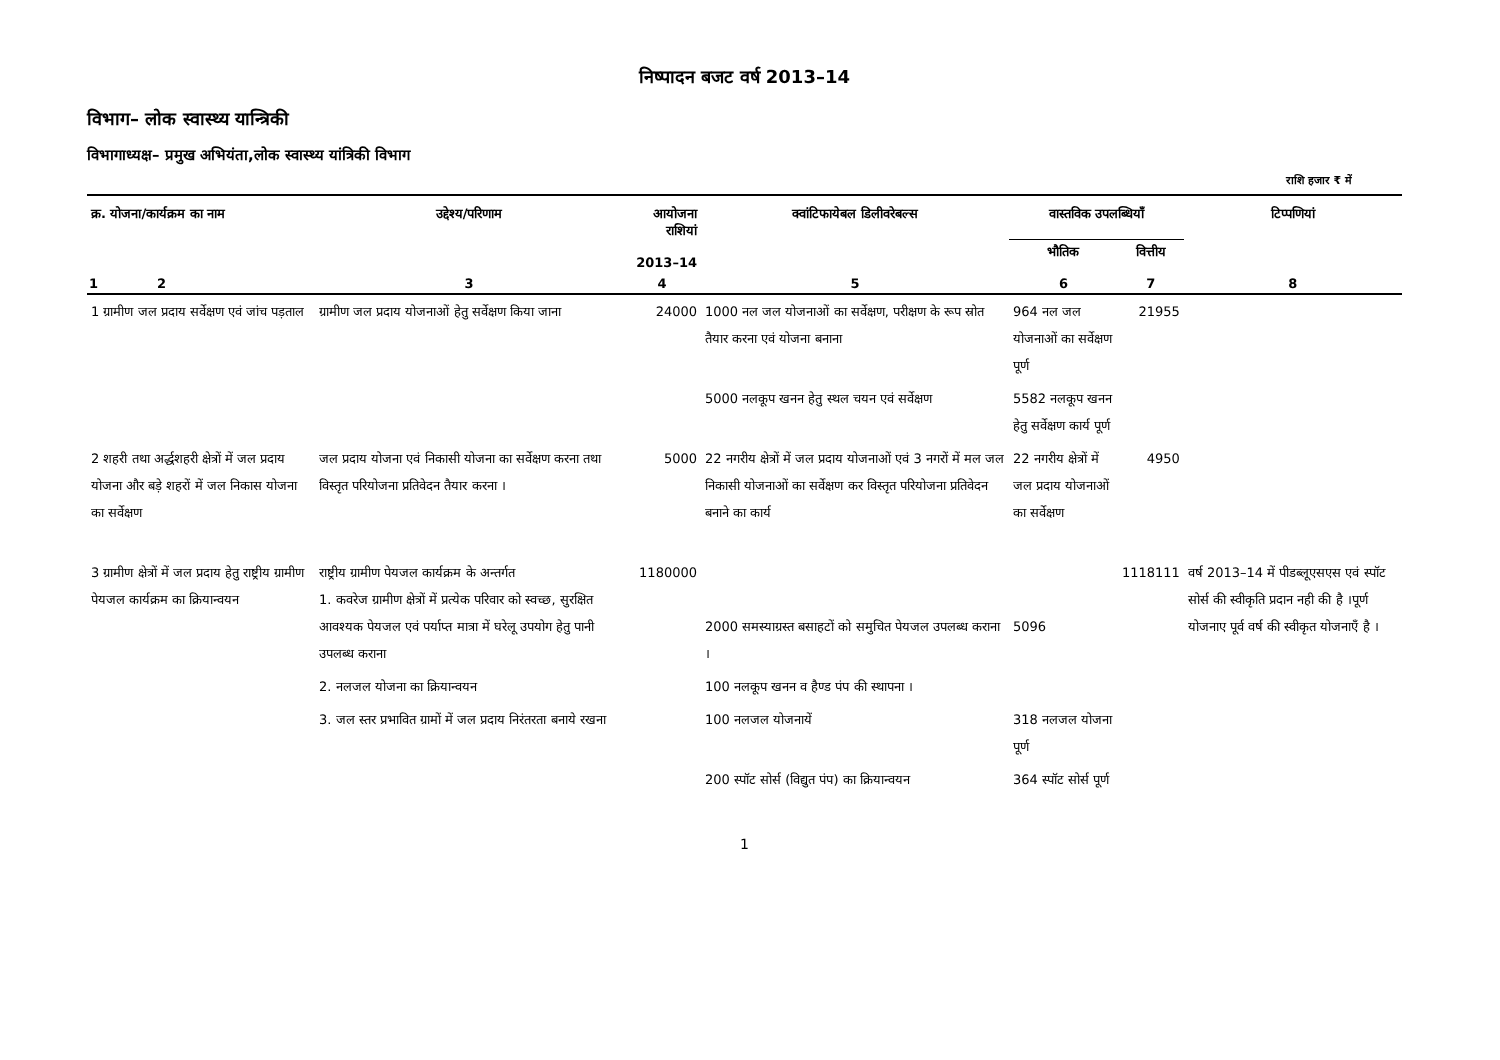निष्पादन बजट वर्ष 2013–14
विभाग– लोक स्वास्थ्य यान्त्रिकी
विभागाध्यक्ष– प्रमुख अभियंता,लोक स्वास्थ्य यांत्रिकी विभाग
राशि हजार ₹ में
| क्र. योजना/कार्यक्रम का नाम | उद्देश्य/परिणाम | आयोजना राशियां 2013–14 | क्वांटिफायेबल डिलीवरेबल्स | वास्तविक उपलब्धियाँ | | टिप्पणियां |
| --- | --- | --- | --- | --- | --- | --- |
| | | | | भौतिक | वित्तीय | |
| 1 2 | 3 | 4 | 5 | 6 | 7 | 8 |
| 1 ग्रामीण जल प्रदाय सर्वेक्षण एवं जांच पड़ताल | ग्रामीण जल प्रदाय योजनाओं हेतु सर्वेक्षण किया जाना | 24000 | 1000 नल जल योजनाओं का सर्वेक्षण, परीक्षण के रूप स्रोत तैयार करना एवं योजना बनाना | 964 नल जल योजनाओं का सर्वेक्षण पूर्ण | 21955 | |
| | | | 5000 नलकूप खनन हेतु स्थल चयन एवं सर्वेक्षण | 5582 नलकूप खनन हेतु सर्वेक्षण कार्य पूर्ण | | |
| 2 शहरी तथा अर्द्धशहरी क्षेत्रों में जल प्रदाय योजना और बड़े शहरों में जल निकास योजना का सर्वेक्षण | जल प्रदाय योजना एवं निकासी योजना का सर्वेक्षण करना तथा विस्तृत परियोजना प्रतिवेदन तैयार करना । | 5000 | 22 नगरीय क्षेत्रों में जल प्रदाय योजनाओं एवं 3 नगरों में मल जल निकासी योजनाओं का सर्वेक्षण कर विस्तृत परियोजना प्रतिवेदन बनाने का कार्य | 22 नगरीय क्षेत्रों में जल प्रदाय योजनाओं का सर्वेक्षण | 4950 | |
| 3 ग्रामीण क्षेत्रों में जल प्रदाय हेतु राष्ट्रीय ग्रामीण पेयजल कार्यक्रम का क्रियान्वयन | राष्ट्रीय ग्रामीण पेयजल कार्यक्रम के अन्तर्गत 1. कवरेज ग्रामीण क्षेत्रों में प्रत्येक परिवार को स्वच्छ, सुरक्षित आवश्यक पेयजल एवं पर्याप्त मात्रा में घरेलू उपयोग हेतु पानी उपलब्ध कराना | 1180000 | 2000 समस्याग्रस्त बसाहटों को समुचित पेयजल उपलब्ध कराना । | 5096 | 1118111 | वर्ष 2013–14 में पीडब्लूएसएस एवं स्पॉट सोर्स की स्वीकृति प्रदान नही की है ।पूर्ण योजनाए पूर्व वर्ष की स्वीकृत योजनाएँ है । |
| | 2. नलजल योजना का क्रियान्वयन | | 100 नलकूप खनन व हैण्ड पंप की स्थापना । | | | |
| | 3. जल स्तर प्रभावित ग्रामों में जल प्रदाय निरंतरता बनाये रखना | | 100 नलजल योजनायें | 318 नलजल योजना पूर्ण | | |
| | | | 200 स्पॉट सोर्स (विद्युत पंप) का क्रियान्वयन | 364 स्पॉट सोर्स पूर्ण | | |
1